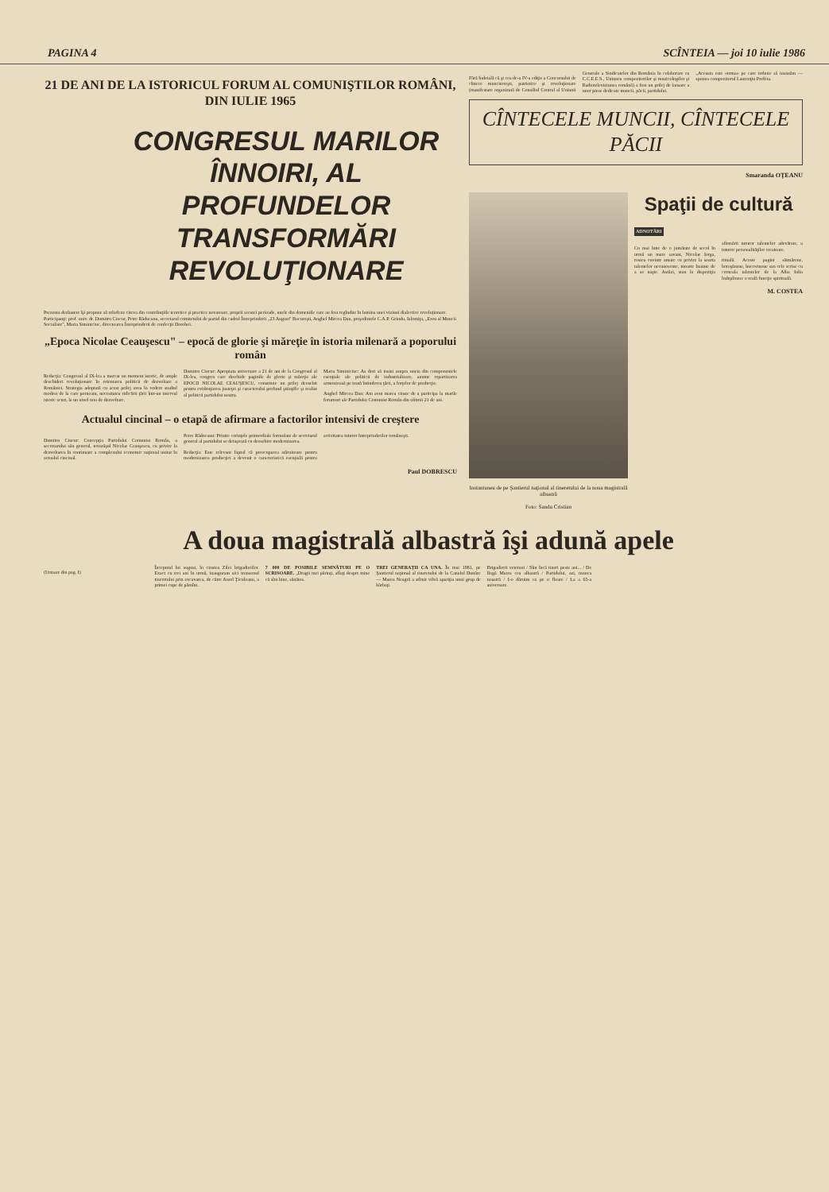PAGINA 4 SCÎNTEIA — joi 10 iulie 1986
21 DE ANI DE LA ISTORICUL FORUM AL COMUNIŞTILOR ROMÂNI, DIN IULIE 1965
CONGRESUL MARILOR ÎNNOIRI, AL PROFUNDELOR TRANSFORMĂRI REVOLUŢIONARE
Prezenta dezbatere îşi propune să reliefeze citeva din contribuţiile teoretice şi practice novatoare, proprii acestei perioade, unele din domeniile care au fost regîndite în lumina unei viziuni dialectice revoluţionare. Participanţi: prof. univ. dr. Dumitru Ciucur, Petre Răducanu, secretarul comitetului de partid din cadrul Întreprinderii „23 August" Bucureşti, Anghel Mircea Dan, preşedintele C.A.P. Grindu, Ialomiţa, „Erou al Muncii Socialiste", Maria Siminiciuc, directoarea Întreprinderii de confecţii Dorohoi.
„Epoca Nicolae Ceauşescu" – epocă de glorie şi măreţie în istoria milenară a poporului român
Redacţia: Congresul al IX-lea a marcat un moment istoric, de ample deschideri revoluţionare în orientarea politicii de dezvoltare a României. Strategia adoptată cu acest prilej avea în vedere stadiul modest de la care porneam, necesitatea ridicării ţării într-un interval istoric scurt, la un nivel nou de dezvoltare.
Dumitru Ciucur: Apropiata aniversare a 21 de ani de la Congresul al IX-lea, congres care deschide paginile de glorie şi măreţie ale EPOCII NICOLAE CEAUŞESCU, constituie un prilej deosebit pentru evidenţierea justeţei şi caracterului profund ştiinţific şi realist al politicii partidului nostru.
Maria Siminiciuc: As dori să insist asupra uneia din componentele esenţiale ale politicii de industrializare, anume repartizarea armonioasă pe toată întinderea ţării, a forţelor de producţie.
Anghel Mircea Dan: Am avut marea cinste de a participa la marile forumuri ale Partidului Comunist Român din ultimii 21 de ani.
Actualul cincinal – o etapă de afirmare a factorilor intensivi de creştere
Dumitru Ciucur: Concepţia Partidului Comunist Român, a secretarului său general, tovarăşul Nicolae Ceauşescu, cu privire la dezvoltarea în continuare a complexului economic naţional unitar în actualul cincinal.
Petre Răducanu: Printre cerinţele primordiale formulate de secretarul general al partidului se detaşează cu deosebire modernizarea.
Redacţia: Este relevant faptul că preocuparea stăruitoare pentru modernizarea producţiei a devenit o caracteristică esenţială pentru activitatea tuturor întreprinderilor româneşti.
Paul DOBRESCU
Fără îndoială că şi cea de-a IV-a ediţie a Concursului de cîntece muncitoreşti, patriotice şi revoluţionare (manifestare organizată de Consiliul Central al Uniunii Generale a Sindicatelor din România în colaborare cu C.C.E.E.S., Uniunea compozitorilor şi muzicologilor şi Radioteleviziunea română) a fost un prilej de lansare a unor piese dedicate muncii, păcii, partidului.
„Aceasta este «tema» pe care trebuie să insistăm — spunea compozitorul Laurenţiu Profeta.
CÎNTECELE MUNCII, CÎNTECELE PĂCII
Smaranda OŢEANU
Instantaneu de pe Şantierul naţional al tineretului de la noua magistrală albastră
Foto: Sandu Cristian
Spaţii de cultură
ADNOTĂRI
Cu mai bine de o jumătate de secol în urmă un mare savant, Nicolae Iorga, rostea cuvinte amare cu privire la soarta talentelor necunoscute, moarte înainte de a se naşte. Astăzi, stau la dispoziţia afirmării tuturor talentelor adevărate, a tuturor personalităţilor creatoare.
rituală. Aceste pagini sătmărene, botoşănene, bucovinene sau cele scrise cu cerneala talentelor de la Alba Iulia îndeplinesc o reală funcţie spirituală.
M. COSTEA
A doua magistrală albastră îşi adună apele
(Urmare din pag. I)
Începutul lui august, în cinstea Zilei brigadierilor. Exact cu trei ani în urmă, inauguram aici tronsonul tineretului prin excavarea, de către Aurel Ţiculeanu, a primei cupe de pămînt.
7 000 DE POSIBILE SEMNĂTURI PE O SCRISOARE. „Dragii mei părinţi, aflaţi despre mine că sînt bine, sănătos.
TREI GENERAŢII CA UNA. În mai 1981, pe Şantierul naţional al tineretului de la Canalul Dunăre — Marea Neagră a stîrnit vilvă apariţia unui grup de bărbaţi.
Brigadierii veterani / Sînt încă tineri peste ani... / De lîngă Marea cea albastră / Partidului, azi, munca noastră / I-o dăruim ca pe o floare / La a 65-a aniversare.